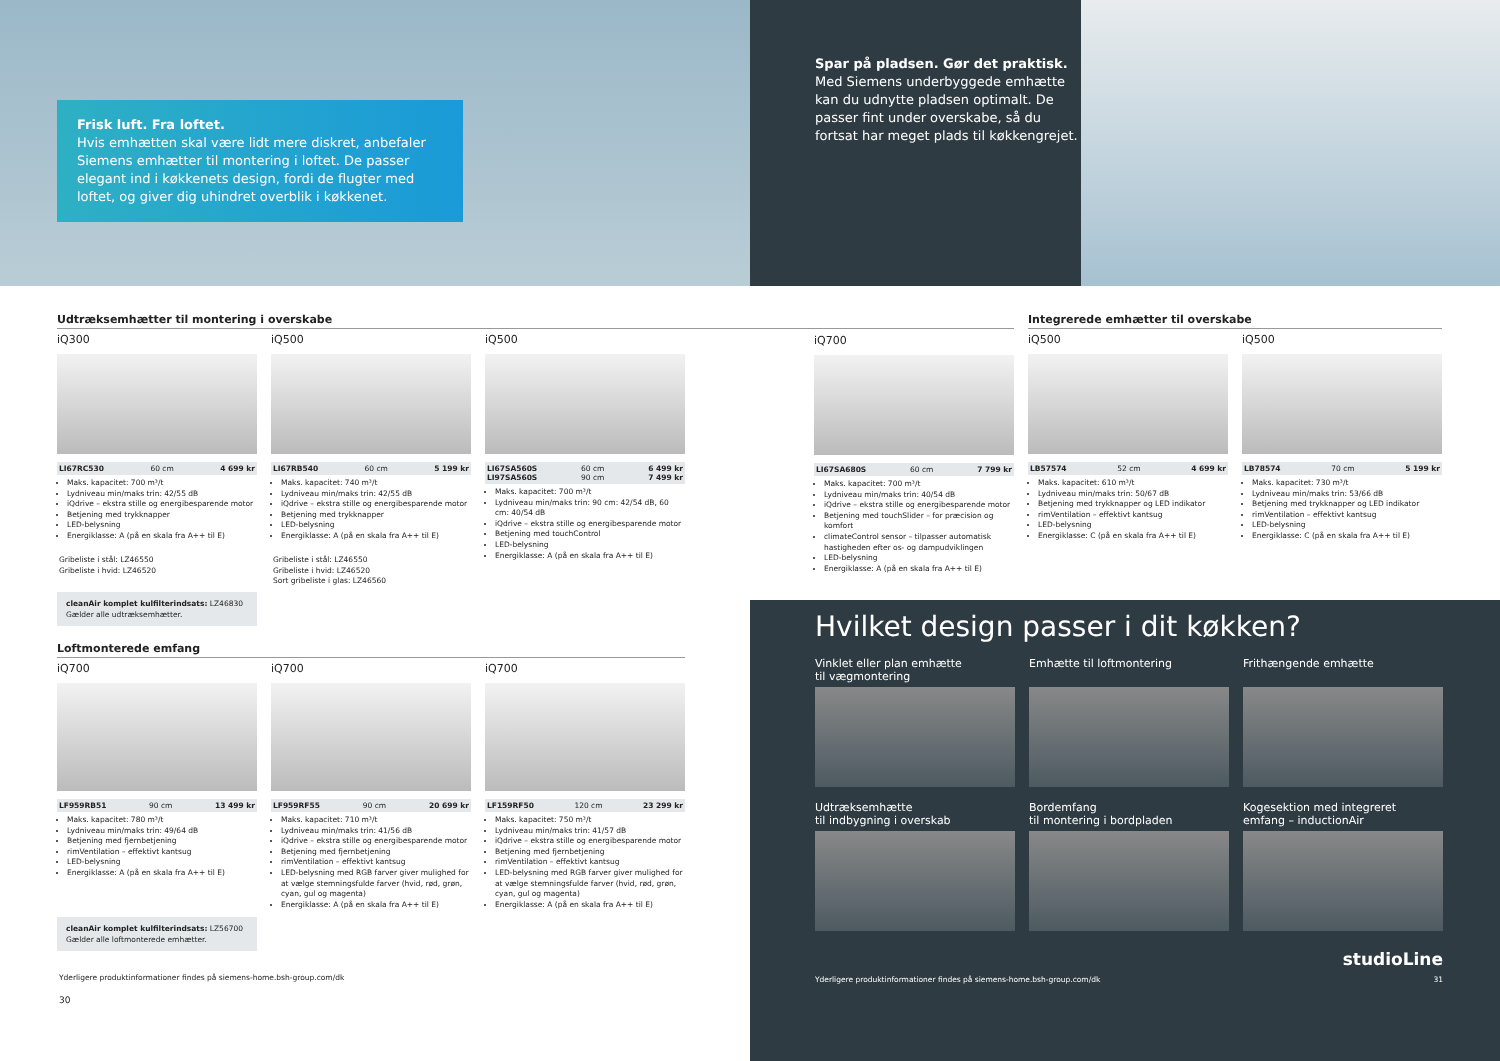Frisk luft. Fra loftet.
Hvis emhætten skal være lidt mere diskret, anbefaler Siemens emhætter til montering i loftet. De passer elegant ind i køkkenets design, fordi de flugter med loftet, og giver dig uhindret overblik i køkkenet.
Udtræksemhætter til montering i overskabe
iQ300
LI67RC530 60 cm 4 699 kr
Maks. kapacitet: 700 m³/t
Lydniveau min/maks trin: 42/55 dB
iQdrive – ekstra stille og energibesparende motor
Betjening med trykknapper
LED-belysning
Energiklasse: A (på en skala fra A++ til E)
Gribeliste i stål: LZ46550
Gribeliste i hvid: LZ46520
cleanAir komplet kulfilterindsats: LZ46830
Gælder alle udtræksemhætter.
iQ500
LI67RB540 60 cm 5 199 kr
Maks. kapacitet: 740 m³/t
Lydniveau min/maks trin: 42/55 dB
iQdrive – ekstra stille og energibesparende motor
Betjening med trykknapper
LED-belysning
Energiklasse: A (på en skala fra A++ til E)
Gribeliste i stål: LZ46550
Gribeliste i hvid: LZ46520
Sort gribeliste i glas: LZ46560
iQ500
LI67SA560S
LI97SA560S 60 cm
90 cm 6 499 kr
7 499 kr
Maks. kapacitet: 700 m³/t
Lydniveau min/maks trin: 90 cm: 42/54 dB, 60 cm: 40/54 dB
iQdrive – ekstra stille og energibesparende motor
Betjening med touchControl
LED-belysning
Energiklasse: A (på en skala fra A++ til E)
Loftmonterede emfang
iQ700
LF959RB51 90 cm 13 499 kr
Maks. kapacitet: 780 m³/t
Lydniveau min/maks trin: 49/64 dB
Betjening med fjernbetjening
rimVentilation – effektivt kantsug
LED-belysning
Energiklasse: A (på en skala fra A++ til E)
cleanAir komplet kulfilterindsats: LZ56700
Gælder alle loftmonterede emhætter.
iQ700
LF959RF55 90 cm 20 699 kr
Maks. kapacitet: 710 m³/t
Lydniveau min/maks trin: 41/56 dB
iQdrive – ekstra stille og energibesparende motor
Betjening med fjernbetjening
rimVentilation – effektivt kantsug
LED-belysning med RGB farver giver mulighed for at vælge stemningsfulde farver (hvid, rød, grøn, cyan, gul og magenta)
Energiklasse: A (på en skala fra A++ til E)
iQ700
LF159RF50 120 cm 23 299 kr
Maks. kapacitet: 750 m³/t
Lydniveau min/maks trin: 41/57 dB
iQdrive – ekstra stille og energibesparende motor
Betjening med fjernbetjening
rimVentilation – effektivt kantsug
LED-belysning med RGB farver giver mulighed for at vælge stemningsfulde farver (hvid, rød, grøn, cyan, gul og magenta)
Energiklasse: A (på en skala fra A++ til E)
Yderligere produktinformationer findes på siemens-home.bsh-group.com/dk
30
Spar på pladsen. Gør det praktisk.
Med Siemens underbyggede emhætte kan du udnytte pladsen optimalt. De passer fint under overskabe, så du fortsat har meget plads til køkkengrejet.
iQ700
LI67SA680S 60 cm 7 799 kr
Maks. kapacitet: 700 m³/t
Lydniveau min/maks trin: 40/54 dB
iQdrive – ekstra stille og energibesparende motor
Betjening med touchSlider – for præcision og komfort
climateControl sensor – tilpasser automatisk hastigheden efter os- og dampudviklingen
LED-belysning
Energiklasse: A (på en skala fra A++ til E)
Integrerede emhætter til overskabe
iQ500
LB57574 52 cm 4 699 kr
Maks. kapacitet: 610 m³/t
Lydniveau min/maks trin: 50/67 dB
Betjening med trykknapper og LED indikator
rimVentilation – effektivt kantsug
LED-belysning
Energiklasse: C (på en skala fra A++ til E)
iQ500
LB78574 70 cm 5 199 kr
Maks. kapacitet: 730 m³/t
Lydniveau min/maks trin: 53/66 dB
Betjening med trykknapper og LED indikator
rimVentilation – effektivt kantsug
LED-belysning
Energiklasse: C (på en skala fra A++ til E)
Hvilket design passer i dit køkken?
Vinklet eller plan emhætte
til vægmontering
Emhætte til loftmontering
Frithængende emhætte
Udtræksemhætte
til indbygning i overskab
Bordemfang
til montering i bordpladen
Kogesektion med integreret
emfang – inductionAir
studioLine
Yderligere produktinformationer findes på siemens-home.bsh-group.com/dk 31